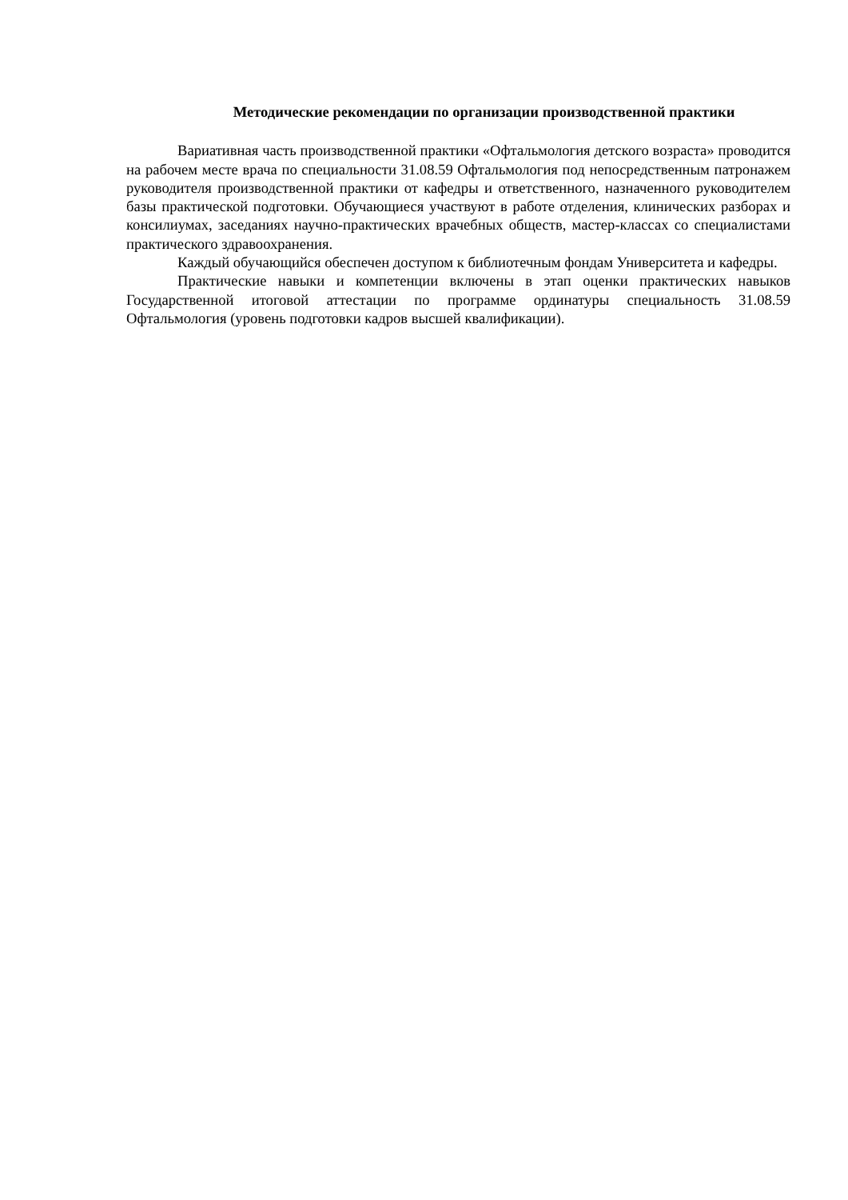Методические рекомендации по организации производственной практики
Вариативная часть производственной практики «Офтальмология детского возраста» проводится на рабочем месте врача по специальности 31.08.59 Офтальмология под непосредственным патронажем руководителя производственной практики от кафедры и ответственного, назначенного руководителем базы практической подготовки. Обучающиеся участвуют в работе отделения, клинических разборах и консилиумах, заседаниях научно-практических врачебных обществ, мастер-классах со специалистами практического здравоохранения.
Каждый обучающийся обеспечен доступом к библиотечным фондам Университета и кафедры.
Практические навыки и компетенции включены в этап оценки практических навыков Государственной итоговой аттестации по программе ординатуры специальность 31.08.59 Офтальмология (уровень подготовки кадров высшей квалификации).